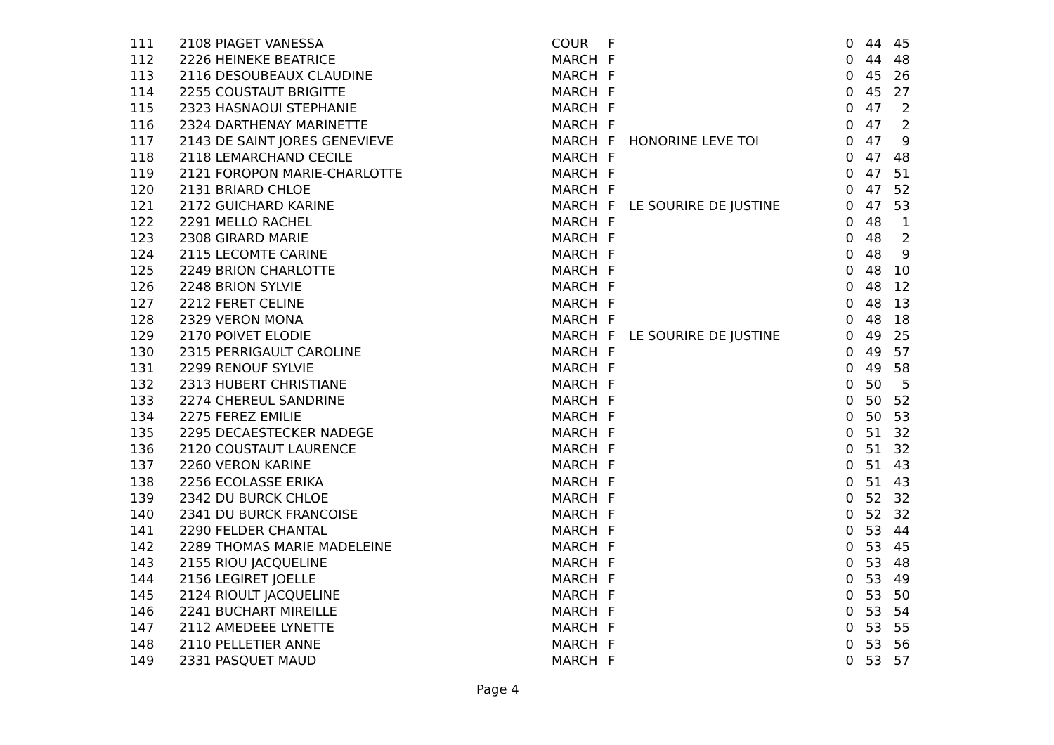| 111 | 2108 PIAGET VANESSA | COUR | F | | 0 | 44 | 45 |
| 112 | 2226 HEINEKE BEATRICE | MARCH | F | | 0 | 44 | 48 |
| 113 | 2116 DESOUBEAUX CLAUDINE | MARCH | F | | 0 | 45 | 26 |
| 114 | 2255 COUSTAUT BRIGITTE | MARCH | F | | 0 | 45 | 27 |
| 115 | 2323 HASNAOUI STEPHANIE | MARCH | F | | 0 | 47 | 2 |
| 116 | 2324 DARTHENAY MARINETTE | MARCH | F | | 0 | 47 | 2 |
| 117 | 2143 DE SAINT JORES GENEVIEVE | MARCH | F | HONORINE LEVE TOI | 0 | 47 | 9 |
| 118 | 2118 LEMARCHAND CECILE | MARCH | F | | 0 | 47 | 48 |
| 119 | 2121 FOROPON MARIE-CHARLOTTE | MARCH | F | | 0 | 47 | 51 |
| 120 | 2131 BRIARD CHLOE | MARCH | F | | 0 | 47 | 52 |
| 121 | 2172 GUICHARD KARINE | MARCH | F | LE SOURIRE DE JUSTINE | 0 | 47 | 53 |
| 122 | 2291 MELLO RACHEL | MARCH | F | | 0 | 48 | 1 |
| 123 | 2308 GIRARD MARIE | MARCH | F | | 0 | 48 | 2 |
| 124 | 2115 LECOMTE CARINE | MARCH | F | | 0 | 48 | 9 |
| 125 | 2249 BRION CHARLOTTE | MARCH | F | | 0 | 48 | 10 |
| 126 | 2248 BRION SYLVIE | MARCH | F | | 0 | 48 | 12 |
| 127 | 2212 FERET CELINE | MARCH | F | | 0 | 48 | 13 |
| 128 | 2329 VERON MONA | MARCH | F | | 0 | 48 | 18 |
| 129 | 2170 POIVET ELODIE | MARCH | F | LE SOURIRE DE JUSTINE | 0 | 49 | 25 |
| 130 | 2315 PERRIGAULT CAROLINE | MARCH | F | | 0 | 49 | 57 |
| 131 | 2299 RENOUF SYLVIE | MARCH | F | | 0 | 49 | 58 |
| 132 | 2313 HUBERT CHRISTIANE | MARCH | F | | 0 | 50 | 5 |
| 133 | 2274 CHEREUL SANDRINE | MARCH | F | | 0 | 50 | 52 |
| 134 | 2275 FEREZ EMILIE | MARCH | F | | 0 | 50 | 53 |
| 135 | 2295 DECAESTECKER NADEGE | MARCH | F | | 0 | 51 | 32 |
| 136 | 2120 COUSTAUT LAURENCE | MARCH | F | | 0 | 51 | 32 |
| 137 | 2260 VERON KARINE | MARCH | F | | 0 | 51 | 43 |
| 138 | 2256 ECOLASSE ERIKA | MARCH | F | | 0 | 51 | 43 |
| 139 | 2342 DU BURCK CHLOE | MARCH | F | | 0 | 52 | 32 |
| 140 | 2341 DU BURCK FRANCOISE | MARCH | F | | 0 | 52 | 32 |
| 141 | 2290 FELDER CHANTAL | MARCH | F | | 0 | 53 | 44 |
| 142 | 2289 THOMAS MARIE MADELEINE | MARCH | F | | 0 | 53 | 45 |
| 143 | 2155 RIOU JACQUELINE | MARCH | F | | 0 | 53 | 48 |
| 144 | 2156 LEGIRET JOELLE | MARCH | F | | 0 | 53 | 49 |
| 145 | 2124 RIOULT JACQUELINE | MARCH | F | | 0 | 53 | 50 |
| 146 | 2241 BUCHART MIREILLE | MARCH | F | | 0 | 53 | 54 |
| 147 | 2112 AMEDEEE LYNETTE | MARCH | F | | 0 | 53 | 55 |
| 148 | 2110 PELLETIER ANNE | MARCH | F | | 0 | 53 | 56 |
| 149 | 2331 PASQUET MAUD | MARCH | F | | 0 | 53 | 57 |
Page 4